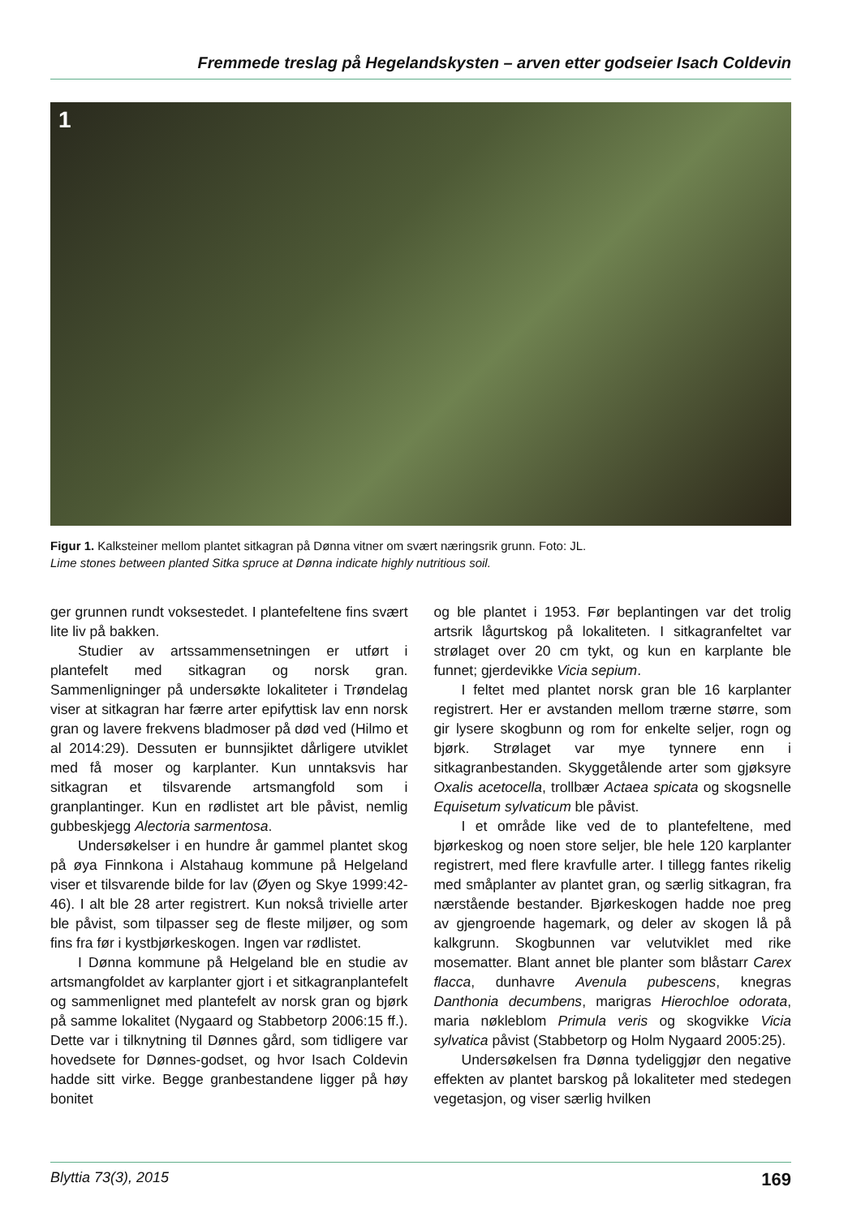Fremmede treslag på Hegelandskysten – arven etter godseier Isach Coldevin
1
Figur 1. Kalksteiner mellom plantet sitkagran på Dønna vitner om svært næringsrik grunn. Foto: JL.
Lime stones between planted Sitka spruce at Dønna indicate highly nutritious soil.
ger grunnen rundt voksestedet. I plantefeltene fins svært lite liv på bakken.
Studier av artssammensetningen er utført i plantefelt med sitkagran og norsk gran. Sammenligninger på undersøkte lokaliteter i Trøndelag viser at sitkagran har færre arter epifyttisk lav enn norsk gran og lavere frekvens bladmoser på død ved (Hilmo et al 2014:29). Dessuten er bunnsjiktet dårligere utviklet med få moser og karplanter. Kun unntaksvis har sitkagran et tilsvarende artsmangfold som i granplantinger. Kun en rødlistet art ble påvist, nemlig gubbeskjegg Alectoria sarmentosa.
Undersøkelser i en hundre år gammel plantet skog på øya Finnkona i Alstahaug kommune på Helgeland viser et tilsvarende bilde for lav (Øyen og Skye 1999:42-46). I alt ble 28 arter registrert. Kun nokså trivielle arter ble påvist, som tilpasser seg de fleste miljøer, og som fins fra før i kystbjørkeskogen. Ingen var rødlistet.
I Dønna kommune på Helgeland ble en studie av artsmangfoldet av karplanter gjort i et sitkagranplantefelt og sammenlignet med plantefelt av norsk gran og bjørk på samme lokalitet (Nygaard og Stabbetorp 2006:15 ff.). Dette var i tilknytning til Dønnes gård, som tidligere var hovedsete for Dønnes-godset, og hvor Isach Coldevin hadde sitt virke. Begge granbestandene ligger på høy bonitet
og ble plantet i 1953. Før beplantingen var det trolig artsrik lågurtskog på lokaliteten. I sitkagranfeltet var strølaget over 20 cm tykt, og kun en karplante ble funnet; gjerdevikke Vicia sepium.
I feltet med plantet norsk gran ble 16 karplanter registrert. Her er avstanden mellom trærne større, som gir lysere skogbunn og rom for enkelte seljer, rogn og bjørk. Strølaget var mye tynnere enn i sitkagranbestanden. Skyggetålende arter som gjøksyre Oxalis acetocella, trollbær Actaea spicata og skogsnelle Equisetum sylvaticum ble påvist.
I et område like ved de to plantefeltene, med bjørkeskog og noen store seljer, ble hele 120 karplanter registrert, med flere kravfulle arter. I tillegg fantes rikelig med småplanter av plantet gran, og særlig sitkagran, fra nærstående bestander. Bjørkeskogen hadde noe preg av gjengroende hagemark, og deler av skogen lå på kalkgrunn. Skogbunnen var velutviklet med rike mosematter. Blant annet ble planter som blåstarr Carex flacca, dunhavre Avenula pubescens, knegras Danthonia decumbens, marigras Hierochloe odorata, maria nøkleblom Primula veris og skogvikke Vicia sylvatica påvist (Stabbetorp og Holm Nygaard 2005:25).
Undersøkelsen fra Dønna tydeliggjør den negative effekten av plantet barskog på lokaliteter med stedegen vegetasjon, og viser særlig hvilken
Blyttia 73(3), 2015 169